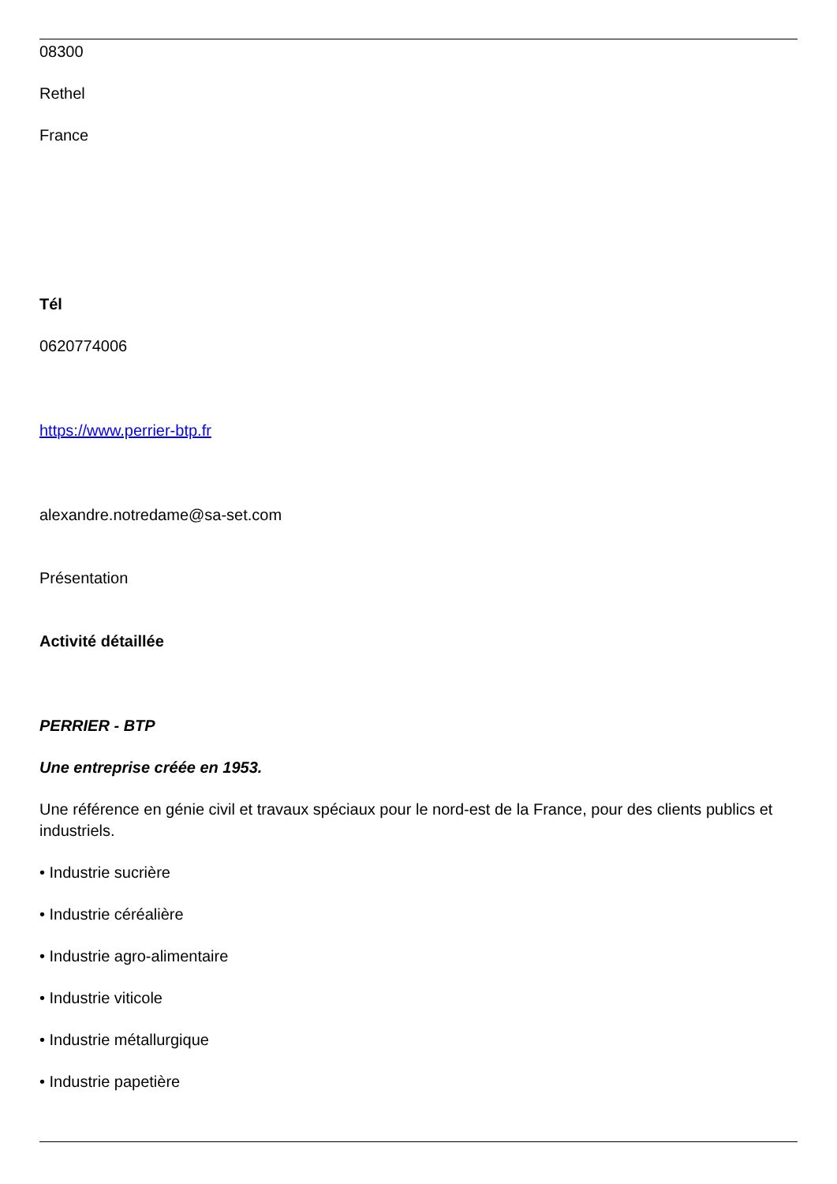08300
Rethel
France
Tél
0620774006
https://www.perrier-btp.fr
alexandre.notredame@sa-set.com
Présentation
Activité détaillée
PERRIER - BTP
Une entreprise créée en 1953.
Une référence en génie civil et travaux spéciaux pour le nord-est de la France, pour des clients publics et industriels.
• Industrie sucrière
• Industrie céréalière
• Industrie agro-alimentaire
• Industrie viticole
• Industrie métallurgique
• Industrie papetière